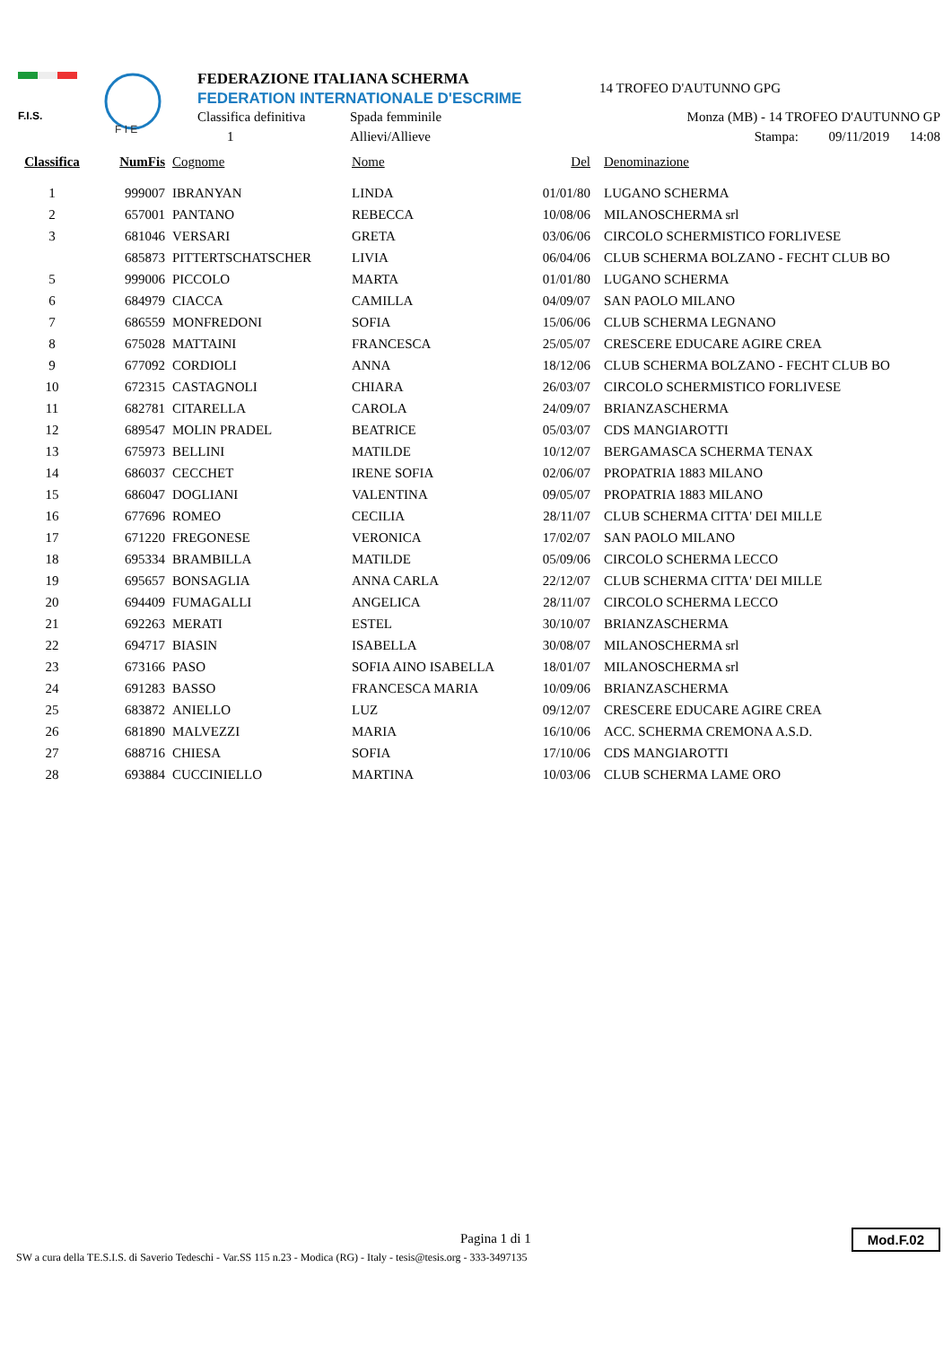F.I.S.
F I E
FEDERAZIONE ITALIANA SCHERMA
FEDERATION INTERNATIONALE D'ESCRIME
Classifica definitiva Spada femminile
1 Allievi/Allieve
14 TROFEO D'AUTUNNO GPG
Monza (MB) - 14 TROFEO D'AUTUNNO GP
Stampa: 09/11/2019 14:08
| Classifica | NumFis | Cognome | Nome | Del | Denominazione |
| --- | --- | --- | --- | --- | --- |
| 1 | 999007 | IBRANYAN | LINDA | 01/01/80 | LUGANO SCHERMA |
| 2 | 657001 | PANTANO | REBECCA | 10/08/06 | MILANOSCHERMA srl |
| 3 | 681046 | VERSARI | GRETA | 03/06/06 | CIRCOLO SCHERMISTICO FORLIVESE |
| | 685873 | PITTERTSCHATSCHER | LIVIA | 06/04/06 | CLUB SCHERMA BOLZANO - FECHT CLUB BO |
| 5 | 999006 | PICCOLO | MARTA | 01/01/80 | LUGANO SCHERMA |
| 6 | 684979 | CIACCA | CAMILLA | 04/09/07 | SAN PAOLO MILANO |
| 7 | 686559 | MONFREDONI | SOFIA | 15/06/06 | CLUB SCHERMA LEGNANO |
| 8 | 675028 | MATTAINI | FRANCESCA | 25/05/07 | CRESCERE EDUCARE AGIRE CREA |
| 9 | 677092 | CORDIOLI | ANNA | 18/12/06 | CLUB SCHERMA BOLZANO - FECHT CLUB BO |
| 10 | 672315 | CASTAGNOLI | CHIARA | 26/03/07 | CIRCOLO SCHERMISTICO FORLIVESE |
| 11 | 682781 | CITARELLA | CAROLA | 24/09/07 | BRIANZASCHERMA |
| 12 | 689547 | MOLIN PRADEL | BEATRICE | 05/03/07 | CDS MANGIAROTTI |
| 13 | 675973 | BELLINI | MATILDE | 10/12/07 | BERGAMASCA SCHERMA TENAX |
| 14 | 686037 | CECCHET | IRENE SOFIA | 02/06/07 | PROPATRIA 1883 MILANO |
| 15 | 686047 | DOGLIANI | VALENTINA | 09/05/07 | PROPATRIA 1883 MILANO |
| 16 | 677696 | ROMEO | CECILIA | 28/11/07 | CLUB SCHERMA CITTA' DEI MILLE |
| 17 | 671220 | FREGONESE | VERONICA | 17/02/07 | SAN PAOLO MILANO |
| 18 | 695334 | BRAMBILLA | MATILDE | 05/09/06 | CIRCOLO SCHERMA LECCO |
| 19 | 695657 | BONSAGLIA | ANNA CARLA | 22/12/07 | CLUB SCHERMA CITTA' DEI MILLE |
| 20 | 694409 | FUMAGALLI | ANGELICA | 28/11/07 | CIRCOLO SCHERMA LECCO |
| 21 | 692263 | MERATI | ESTEL | 30/10/07 | BRIANZASCHERMA |
| 22 | 694717 | BIASIN | ISABELLA | 30/08/07 | MILANOSCHERMA srl |
| 23 | 673166 | PASO | SOFIA AINO ISABELLA | 18/01/07 | MILANOSCHERMA srl |
| 24 | 691283 | BASSO | FRANCESCA MARIA | 10/09/06 | BRIANZASCHERMA |
| 25 | 683872 | ANIELLO | LUZ | 09/12/07 | CRESCERE EDUCARE AGIRE CREA |
| 26 | 681890 | MALVEZZI | MARIA | 16/10/06 | ACC. SCHERMA CREMONA A.S.D. |
| 27 | 688716 | CHIESA | SOFIA | 17/10/06 | CDS MANGIAROTTI |
| 28 | 693884 | CUCCINIELLO | MARTINA | 10/03/06 | CLUB SCHERMA LAME ORO |
Pagina 1 di 1
SW a cura della TE.S.I.S. di Saverio Tedeschi - Var.SS 115 n.23 - Modica (RG) - Italy - tesis@tesis.org - 333-3497135
Mod.F.02